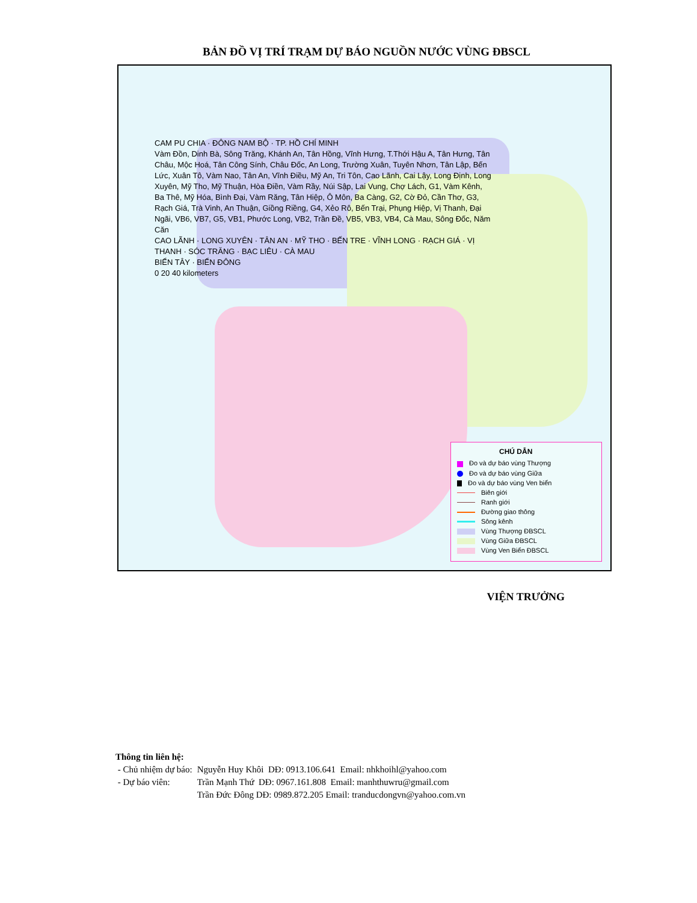BẢN ĐỒ VỊ TRÍ TRẠM DỰ BÁO NGUỒN NƯỚC VÙNG ĐBSCL
CAM PU CHIA · ĐÔNG NAM BỘ · TP. HỒ CHÍ MINH
Vàm Đồn, Dinh Bà, Sông Trăng, Khánh An, Tân Hồng, Vĩnh Hưng, T.Thới Hậu A, Tân Hưng, Tân Châu, Mộc Hoá, Tân Công Sính, Châu Đốc, An Long, Trường Xuân, Tuyên Nhơn, Tân Lập, Bến Lức, Xuân Tô, Vàm Nao, Tân An, Vĩnh Điều, Mỹ An, Tri Tôn, Cao Lãnh, Cai Lậy, Long Định, Long Xuyên, Mỹ Tho, Mỹ Thuận, Hòa Điền, Vàm Rầy, Núi Sập, Lai Vung, Chợ Lách, G1, Vàm Kênh, Ba Thê, Mỹ Hóa, Bình Đại, Vàm Răng, Tân Hiệp, Ô Môn, Ba Càng, G2, Cờ Đỏ, Cần Thơ, G3, Rạch Giá, Trà Vinh, An Thuận, Giồng Riềng, G4, Xẻo Rô, Bến Trại, Phụng Hiệp, Vị Thanh, Đại Ngãi, VB6, VB7, G5, VB1, Phước Long, VB2, Trần Đề, VB5, VB3, VB4, Cà Mau, Sông Đốc, Năm Căn
CAO LÃNH · LONG XUYÊN · TÂN AN · MỸ THO · BẾN TRE · VĨNH LONG · RẠCH GIÁ · VỊ THANH · SÓC TRĂNG · BẠC LIÊU · CÀ MAU
BIỂN TÂY · BIỂN ĐÔNG
0 20 40 kilometers
CHÚ DẪN
Đo và dự báo vùng Thượng
Đo và dự báo vùng Giữa
Đo và dự báo vùng Ven biển
Biên giới
Ranh giới
Đường giao thông
Sông kênh
Vùng Thượng ĐBSCL
Vùng Giữa ĐBSCL
Vùng Ven Biển ĐBSCL
VIỆN TRƯỞNG
Thông tin liên hệ:
| - Chủ nhiệm dự báo: | Nguyễn Huy Khôi DĐ: 0913.106.641 Email: nhkhoihl@yahoo.com |
| - Dự báo viên: | Trần Mạnh Thứ DĐ: 0967.161.808 Email: manhthuwru@gmail.com |
| | Trần Đức Đông DĐ: 0989.872.205 Email: tranducdongvn@yahoo.com.vn |